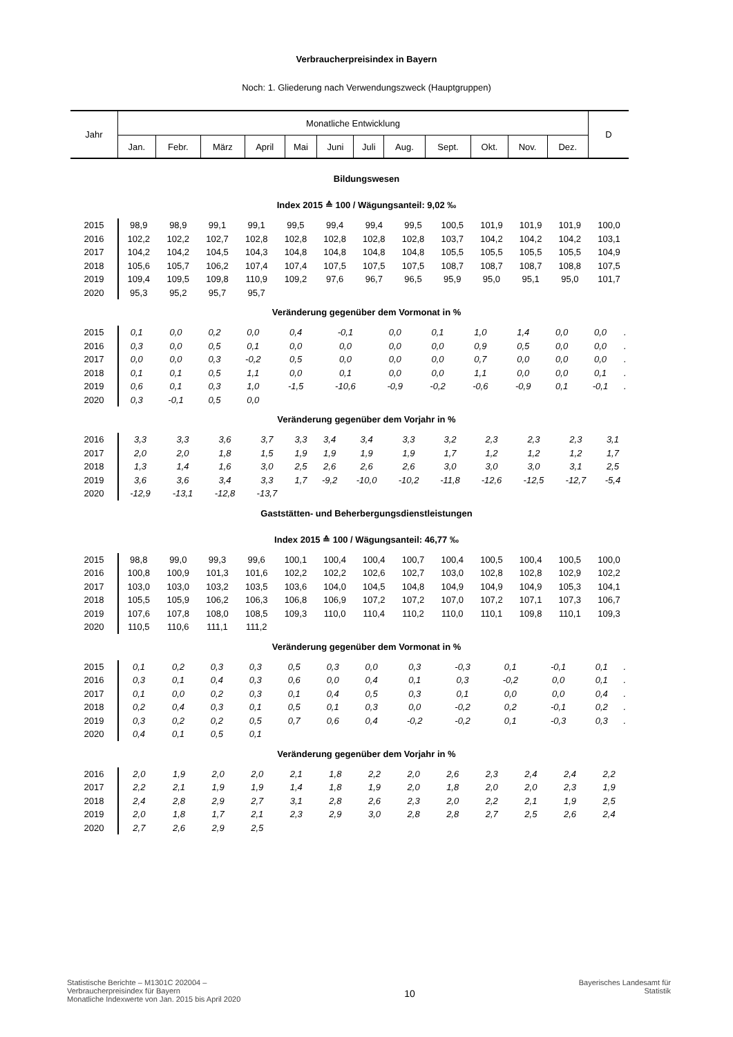Verbraucherpreisindex in Bayern
Noch: 1. Gliederung nach Verwendungszweck (Hauptgruppen)
| Jahr | Monatliche Entwicklung | | | | | | | | | | | | D |
| --- | --- | --- | --- | --- | --- | --- | --- | --- | --- | --- | --- | --- | --- |
| | Jan. | Febr. | März | April | Mai | Juni | Juli | Aug. | Sept. | Okt. | Nov. | Dez. | |
Bildungswesen
Index 2015 ≙ 100 / Wägungsanteil: 9,02 ‰
| 2015 | 98,9 | 98,9 | 99,1 | 99,1 | 99,5 | 99,4 | 99,4 | 99,5 | 100,5 | 101,9 | 101,9 | 101,9 | 100,0 |
| 2016 | 102,2 | 102,2 | 102,7 | 102,8 | 102,8 | 102,8 | 102,8 | 102,8 | 103,7 | 104,2 | 104,2 | 104,2 | 103,1 |
| 2017 | 104,2 | 104,2 | 104,5 | 104,3 | 104,8 | 104,8 | 104,8 | 104,8 | 105,5 | 105,5 | 105,5 | 105,5 | 104,9 |
| 2018 | 105,6 | 105,7 | 106,2 | 107,4 | 107,4 | 107,5 | 107,5 | 107,5 | 108,7 | 108,7 | 108,7 | 108,8 | 107,5 |
| 2019 | 109,4 | 109,5 | 109,8 | 110,9 | 109,2 | 97,6 | 96,7 | 96,5 | 95,9 | 95,0 | 95,1 | 95,0 | 101,7 |
| 2020 | 95,3 | 95,2 | 95,7 | 95,7 | | | | | | | | | |
Veränderung gegenüber dem Vormonat in %
| 2015 | 0,1 | 0,0 | 0,2 | 0,0 | 0,4 | -0,1 | 0,0 | 0,1 | 1,0 | 1,4 | 0,0 | 0,0 | . |
| 2016 | 0,3 | 0,0 | 0,5 | 0,1 | 0,0 | 0,0 | 0,0 | 0,0 | 0,9 | 0,5 | 0,0 | 0,0 | . |
| 2017 | 0,0 | 0,0 | 0,3 | -0,2 | 0,5 | 0,0 | 0,0 | 0,0 | 0,7 | 0,0 | 0,0 | 0,0 | . |
| 2018 | 0,1 | 0,1 | 0,5 | 1,1 | 0,0 | 0,1 | 0,0 | 0,0 | 1,1 | 0,0 | 0,0 | 0,1 | . |
| 2019 | 0,6 | 0,1 | 0,3 | 1,0 | -1,5 | -10,6 | -0,9 | -0,2 | -0,6 | -0,9 | 0,1 | -0,1 | . |
| 2020 | 0,3 | -0,1 | 0,5 | 0,0 | | | | | | | | | |
Veränderung gegenüber dem Vorjahr in %
| 2016 | 3,3 | 3,3 | 3,6 | 3,7 | 3,3 | 3,4 | 3,4 | 3,3 | 3,2 | 2,3 | 2,3 | 2,3 | 3,1 |
| 2017 | 2,0 | 2,0 | 1,8 | 1,5 | 1,9 | 1,9 | 1,9 | 1,9 | 1,7 | 1,2 | 1,2 | 1,2 | 1,7 |
| 2018 | 1,3 | 1,4 | 1,6 | 3,0 | 2,5 | 2,6 | 2,6 | 2,6 | 3,0 | 3,0 | 3,0 | 3,1 | 2,5 |
| 2019 | 3,6 | 3,6 | 3,4 | 3,3 | 1,7 | -9,2 | -10,0 | -10,2 | -11,8 | -12,6 | -12,5 | -12,7 | -5,4 |
| 2020 | -12,9 | -13,1 | -12,8 | -13,7 | | | | | | | | | |
Gaststätten- und Beherbergungsdienstleistungen
Index 2015 ≙ 100 / Wägungsanteil: 46,77 ‰
| 2015 | 98,8 | 99,0 | 99,3 | 99,6 | 100,1 | 100,4 | 100,4 | 100,7 | 100,4 | 100,5 | 100,4 | 100,5 | 100,0 |
| 2016 | 100,8 | 100,9 | 101,3 | 101,6 | 102,2 | 102,2 | 102,6 | 102,7 | 103,0 | 102,8 | 102,8 | 102,9 | 102,2 |
| 2017 | 103,0 | 103,0 | 103,2 | 103,5 | 103,6 | 104,0 | 104,5 | 104,8 | 104,9 | 104,9 | 104,9 | 105,3 | 104,1 |
| 2018 | 105,5 | 105,9 | 106,2 | 106,3 | 106,8 | 106,9 | 107,2 | 107,2 | 107,0 | 107,2 | 107,1 | 107,3 | 106,7 |
| 2019 | 107,6 | 107,8 | 108,0 | 108,5 | 109,3 | 110,0 | 110,4 | 110,2 | 110,0 | 110,1 | 109,8 | 110,1 | 109,3 |
| 2020 | 110,5 | 110,6 | 111,1 | 111,2 | | | | | | | | | |
Veränderung gegenüber dem Vormonat in %
| 2015 | 0,1 | 0,2 | 0,3 | 0,3 | 0,5 | 0,3 | 0,0 | 0,3 | -0,3 | 0,1 | -0,1 | 0,1 | . |
| 2016 | 0,3 | 0,1 | 0,4 | 0,3 | 0,6 | 0,0 | 0,4 | 0,1 | 0,3 | -0,2 | 0,0 | 0,1 | . |
| 2017 | 0,1 | 0,0 | 0,2 | 0,3 | 0,1 | 0,4 | 0,5 | 0,3 | 0,1 | 0,0 | 0,0 | 0,4 | . |
| 2018 | 0,2 | 0,4 | 0,3 | 0,1 | 0,5 | 0,1 | 0,3 | 0,0 | -0,2 | 0,2 | -0,1 | 0,2 | . |
| 2019 | 0,3 | 0,2 | 0,2 | 0,5 | 0,7 | 0,6 | 0,4 | -0,2 | -0,2 | 0,1 | -0,3 | 0,3 | . |
| 2020 | 0,4 | 0,1 | 0,5 | 0,1 | | | | | | | | | |
Veränderung gegenüber dem Vorjahr in %
| 2016 | 2,0 | 1,9 | 2,0 | 2,0 | 2,1 | 1,8 | 2,2 | 2,0 | 2,6 | 2,3 | 2,4 | 2,4 | 2,2 |
| 2017 | 2,2 | 2,1 | 1,9 | 1,9 | 1,4 | 1,8 | 1,9 | 2,0 | 1,8 | 2,0 | 2,0 | 2,3 | 1,9 |
| 2018 | 2,4 | 2,8 | 2,9 | 2,7 | 3,1 | 2,8 | 2,6 | 2,3 | 2,0 | 2,2 | 2,1 | 1,9 | 2,5 |
| 2019 | 2,0 | 1,8 | 1,7 | 2,1 | 2,3 | 2,9 | 3,0 | 2,8 | 2,8 | 2,7 | 2,5 | 2,6 | 2,4 |
| 2020 | 2,7 | 2,6 | 2,9 | 2,5 | | | | | | | | | |
Statistische Berichte – M1301C 202004 –
Verbraucherpreisindex für Bayern
Monatliche Indexwerte von Jan. 2015 bis April 2020
10
Bayerisches Landesamt für
Statistik